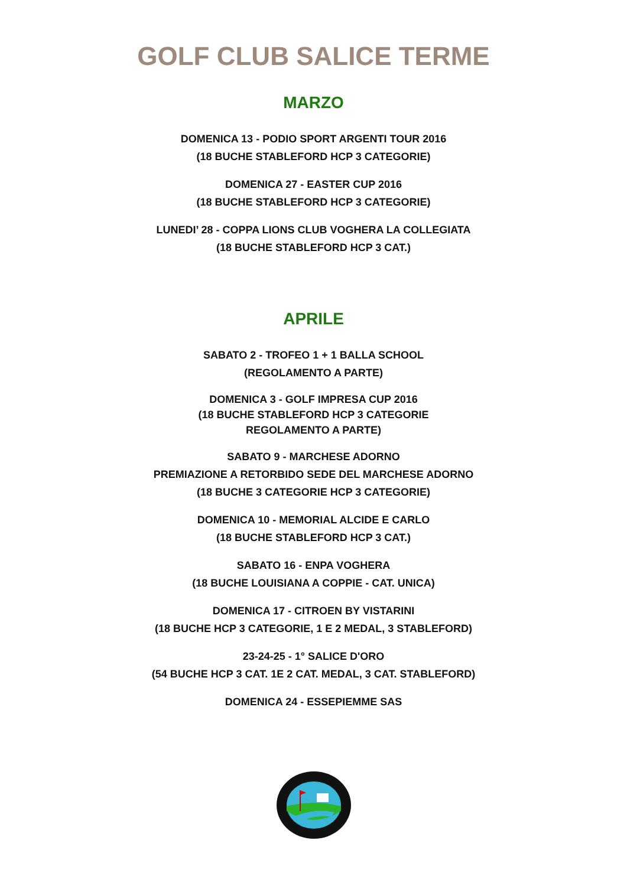GOLF CLUB SALICE TERME
MARZO
DOMENICA 13 - PODIO SPORT ARGENTI TOUR 2016
(18 BUCHE STABLEFORD HCP 3 CATEGORIE)
DOMENICA 27 - EASTER CUP 2016
(18 BUCHE STABLEFORD HCP 3 CATEGORIE)
LUNEDI’ 28 - COPPA LIONS CLUB VOGHERA LA COLLEGIATA
(18 BUCHE STABLEFORD HCP 3 CAT.)
APRILE
SABATO 2 - TROFEO 1 + 1 BALLA SCHOOL
(REGOLAMENTO A PARTE)
DOMENICA 3 - GOLF IMPRESA CUP 2016
(18 BUCHE STABLEFORD HCP 3 CATEGORIE
REGOLAMENTO A PARTE)
SABATO 9 - MARCHESE ADORNO
PREMIAZIONE A RETORBIDO SEDE DEL MARCHESE ADORNO
(18 BUCHE 3 CATEGORIE HCP 3 CATEGORIE)
DOMENICA 10 - MEMORIAL ALCIDE E CARLO
(18 BUCHE STABLEFORD HCP 3 CAT.)
SABATO 16 - ENPA VOGHERA
(18 BUCHE LOUISIANA A COPPIE - CAT. UNICA)
DOMENICA 17 - CITROEN BY VISTARINI
(18 BUCHE HCP 3 CATEGORIE, 1 E 2 MEDAL, 3 STABLEFORD)
23-24-25 - 1° SALICE D'ORO
(54 BUCHE HCP 3 CAT. 1E 2 CAT. MEDAL, 3 CAT. STABLEFORD)
DOMENICA 24 - ESSEPIEMME SAS